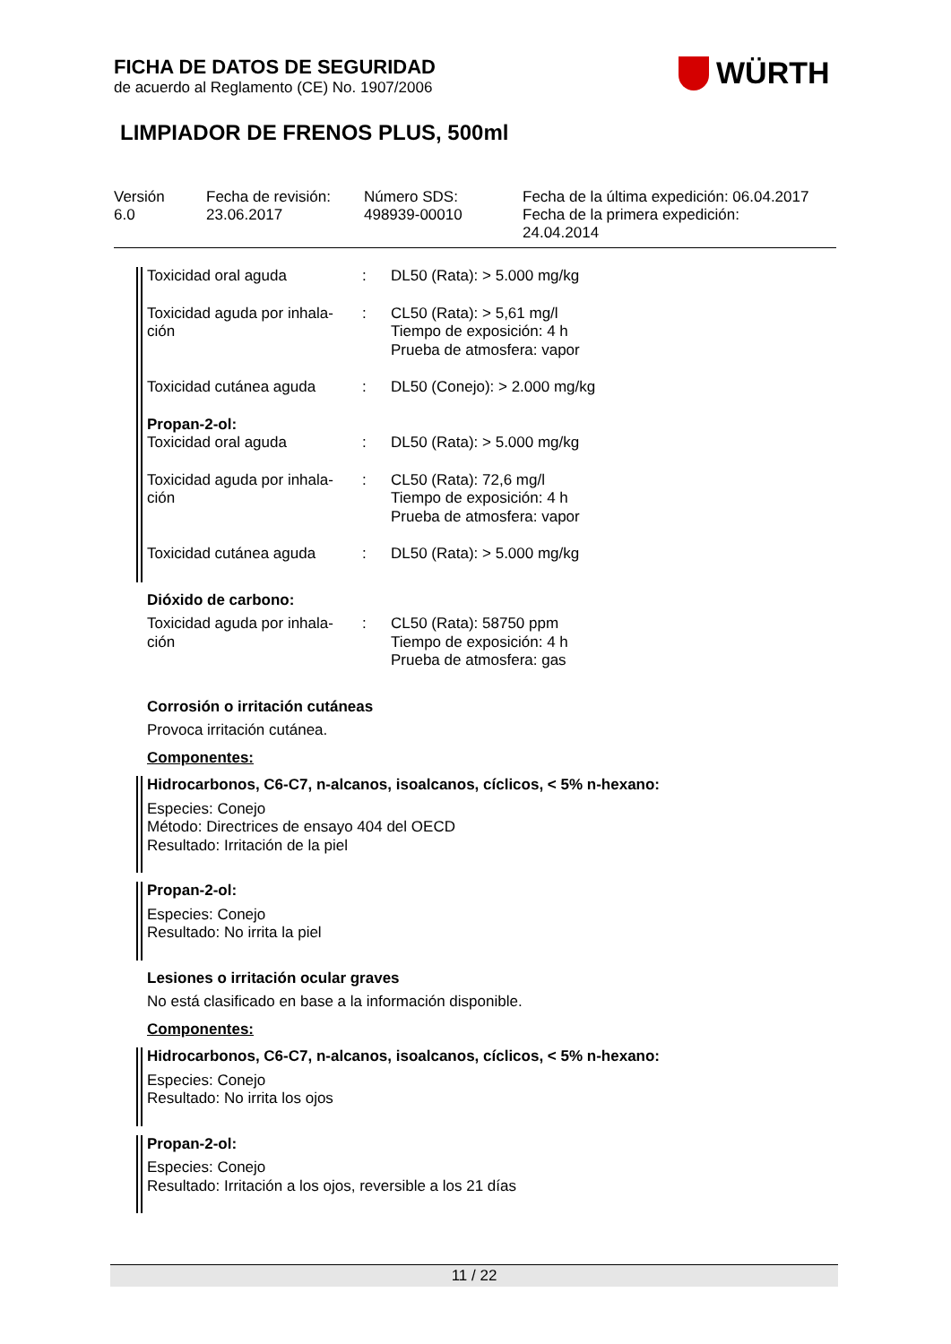FICHA DE DATOS DE SEGURIDAD
de acuerdo al Reglamento (CE) No. 1907/2006
WÜRTH
LIMPIADOR DE FRENOS PLUS, 500ml
| Versión 6.0 | Fecha de revisión: 23.06.2017 | Número SDS: 498939-00010 | Fecha de la última expedición: 06.04.2017 Fecha de la primera expedición: 24.04.2014 |
| Toxicidad oral aguda | : | DL50 (Rata): > 5.000 mg/kg |
| Toxicidad aguda por inhala- ción | : | CL50 (Rata): > 5,61 mg/l Tiempo de exposición: 4 h Prueba de atmosfera: vapor |
| Toxicidad cutánea aguda | : | DL50 (Conejo): > 2.000 mg/kg |
Propan-2-ol:
| Toxicidad oral aguda | : | DL50 (Rata): > 5.000 mg/kg |
| Toxicidad aguda por inhala- ción | : | CL50 (Rata): 72,6 mg/l Tiempo de exposición: 4 h Prueba de atmosfera: vapor |
| Toxicidad cutánea aguda | : | DL50 (Rata): > 5.000 mg/kg |
Dióxido de carbono:
| Toxicidad aguda por inhala- ción | : | CL50 (Rata): 58750 ppm Tiempo de exposición: 4 h Prueba de atmosfera: gas |
Corrosión o irritación cutáneas
Provoca irritación cutánea.
Componentes:
Hidrocarbonos, C6-C7, n-alcanos, isoalcanos, cíclicos, < 5% n-hexano:
Especies: Conejo
Método: Directrices de ensayo 404 del OECD
Resultado: Irritación de la piel
Propan-2-ol:
Especies: Conejo
Resultado: No irrita la piel
Lesiones o irritación ocular graves
No está clasificado en base a la información disponible.
Componentes:
Hidrocarbonos, C6-C7, n-alcanos, isoalcanos, cíclicos, < 5% n-hexano:
Especies: Conejo
Resultado: No irrita los ojos
Propan-2-ol:
Especies: Conejo
Resultado: Irritación a los ojos, reversible a los 21 días
11 / 22